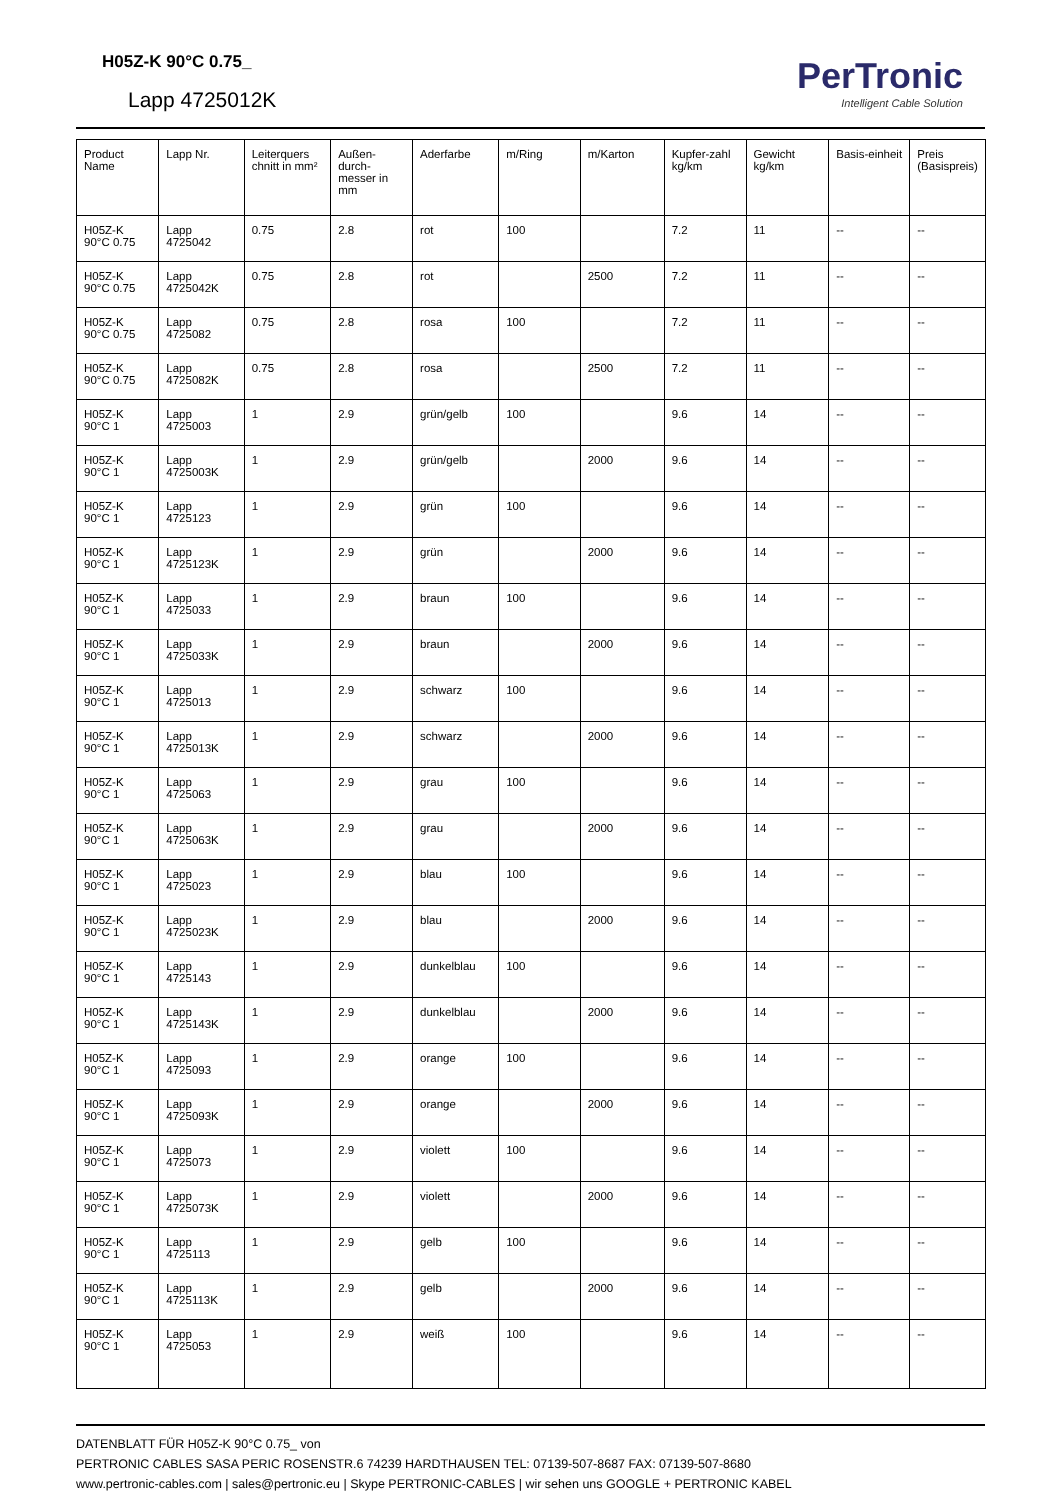H05Z-K 90°C 0.75_
Lapp 4725012K
PerTronic
Intelligent Cable Solution
| Product Name | Lapp Nr. | Leiterquers chnitt in mm² | Außen-durch-messer in mm | Aderfarbe | m/Ring | m/Karton | Kupfer-zahl kg/km | Gewicht kg/km | Basis-einheit | Preis (Basispreis) |
| --- | --- | --- | --- | --- | --- | --- | --- | --- | --- | --- |
| H05Z-K 90°C 0.75 | Lapp 4725042 | 0.75 | 2.8 | rot | 100 | | 7.2 | 11 | -- | -- |
| H05Z-K 90°C 0.75 | Lapp 4725042K | 0.75 | 2.8 | rot | | 2500 | 7.2 | 11 | -- | -- |
| H05Z-K 90°C 0.75 | Lapp 4725082 | 0.75 | 2.8 | rosa | 100 | | 7.2 | 11 | -- | -- |
| H05Z-K 90°C 0.75 | Lapp 4725082K | 0.75 | 2.8 | rosa | | 2500 | 7.2 | 11 | -- | -- |
| H05Z-K 90°C 1 | Lapp 4725003 | 1 | 2.9 | grün/gelb | 100 | | 9.6 | 14 | -- | -- |
| H05Z-K 90°C 1 | Lapp 4725003K | 1 | 2.9 | grün/gelb | | 2000 | 9.6 | 14 | -- | -- |
| H05Z-K 90°C 1 | Lapp 4725123 | 1 | 2.9 | grün | 100 | | 9.6 | 14 | -- | -- |
| H05Z-K 90°C 1 | Lapp 4725123K | 1 | 2.9 | grün | | 2000 | 9.6 | 14 | -- | -- |
| H05Z-K 90°C 1 | Lapp 4725033 | 1 | 2.9 | braun | 100 | | 9.6 | 14 | -- | -- |
| H05Z-K 90°C 1 | Lapp 4725033K | 1 | 2.9 | braun | | 2000 | 9.6 | 14 | -- | -- |
| H05Z-K 90°C 1 | Lapp 4725013 | 1 | 2.9 | schwarz | 100 | | 9.6 | 14 | -- | -- |
| H05Z-K 90°C 1 | Lapp 4725013K | 1 | 2.9 | schwarz | | 2000 | 9.6 | 14 | -- | -- |
| H05Z-K 90°C 1 | Lapp 4725063 | 1 | 2.9 | grau | 100 | | 9.6 | 14 | -- | -- |
| H05Z-K 90°C 1 | Lapp 4725063K | 1 | 2.9 | grau | | 2000 | 9.6 | 14 | -- | -- |
| H05Z-K 90°C 1 | Lapp 4725023 | 1 | 2.9 | blau | 100 | | 9.6 | 14 | -- | -- |
| H05Z-K 90°C 1 | Lapp 4725023K | 1 | 2.9 | blau | | 2000 | 9.6 | 14 | -- | -- |
| H05Z-K 90°C 1 | Lapp 4725143 | 1 | 2.9 | dunkelblau | 100 | | 9.6 | 14 | -- | -- |
| H05Z-K 90°C 1 | Lapp 4725143K | 1 | 2.9 | dunkelblau | | 2000 | 9.6 | 14 | -- | -- |
| H05Z-K 90°C 1 | Lapp 4725093 | 1 | 2.9 | orange | 100 | | 9.6 | 14 | -- | -- |
| H05Z-K 90°C 1 | Lapp 4725093K | 1 | 2.9 | orange | | 2000 | 9.6 | 14 | -- | -- |
| H05Z-K 90°C 1 | Lapp 4725073 | 1 | 2.9 | violett | 100 | | 9.6 | 14 | -- | -- |
| H05Z-K 90°C 1 | Lapp 4725073K | 1 | 2.9 | violett | | 2000 | 9.6 | 14 | -- | -- |
| H05Z-K 90°C 1 | Lapp 4725113 | 1 | 2.9 | gelb | 100 | | 9.6 | 14 | -- | -- |
| H05Z-K 90°C 1 | Lapp 4725113K | 1 | 2.9 | gelb | | 2000 | 9.6 | 14 | -- | -- |
| H05Z-K 90°C 1 | Lapp 4725053 | 1 | 2.9 | weiß | 100 | | 9.6 | 14 | -- | -- |
DATENBLATT FÜR H05Z-K 90°C 0.75_ von
PERTRONIC CABLES SASA PERIC ROSENSTR.6 74239 HARDTHAUSEN TEL: 07139-507-8687 FAX: 07139-507-8680
www.pertronic-cables.com | sales@pertronic.eu | Skype PERTRONIC-CABLES | wir sehen uns GOOGLE + PERTRONIC KABEL